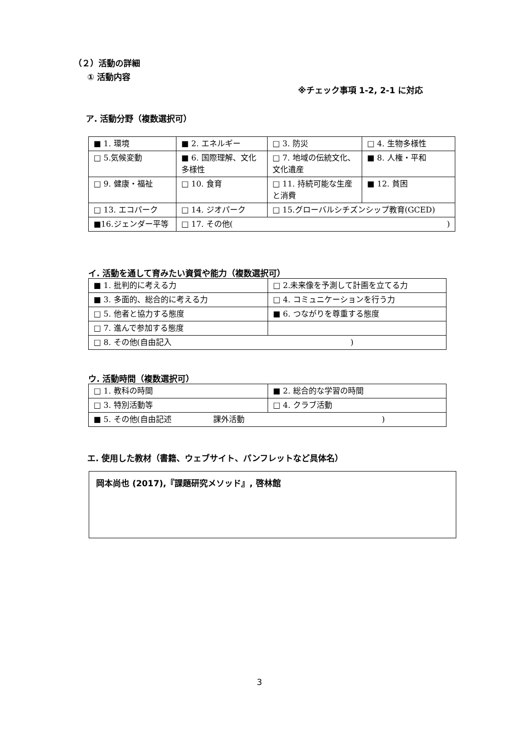（２）活動の詳細
① 活動内容
※チェック事項 1-2, 2-1 に対応
ア. 活動分野（複数選択可）
| ■ 1. 環境 | ■ 2. エネルギー | □ 3. 防災 | □ 4. 生物多様性 |
| □ 5.気候変動 | ■ 6. 国際理解、文化多様性 | □ 7. 地域の伝統文化、文化遺産 | ■ 8. 人権・平和 |
| □ 9. 健康・福祉 | □ 10. 食育 | □ 11. 持続可能な生産と消費 | ■ 12. 貧困 |
| □ 13. エコパーク | □ 14. ジオパーク | □ 15.グローバルシチズンシップ教育(GCED) | |
| ■16.ジェンダー平等 | □ 17. その他( ) | | |
イ. 活動を通して育みたい資質や能力（複数選択可）
| ■ 1. 批判的に考える力 | □ 2.未来像を予測して計画を立てる力 |
| ■ 3. 多面的、総合的に考える力 | □ 4. コミュニケーションを行う力 |
| □ 5. 他者と協力する態度 | ■ 6. つながりを尊重する態度 |
| □ 7. 進んで参加する態度 | |
| □ 8. その他(自由記入 ) | |
ウ. 活動時間（複数選択可）
| □ 1. 教科の時間 | ■ 2. 総合的な学習の時間 |
| □ 3. 特別活動等 | □ 4. クラブ活動 |
| ■ 5. その他(自由記述 課外活動 ) | |
エ. 使用した教材（書籍、ウェブサイト、パンフレットなど具体名）
岡本尚也 (2017),『課題研究メソッド』, 啓林館
3